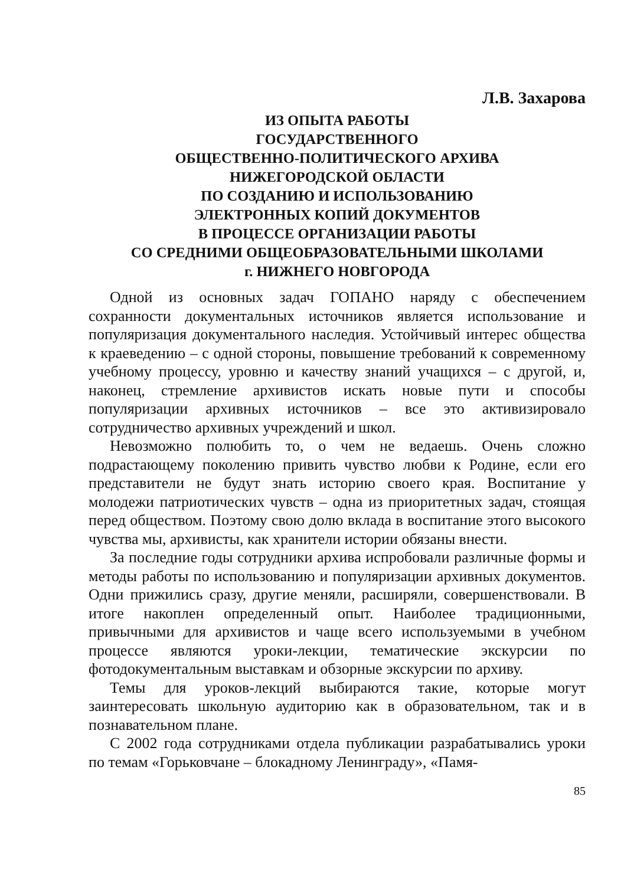Л.В. Захарова
ИЗ ОПЫТА РАБОТЫ
ГОСУДАРСТВЕННОГО
ОБЩЕСТВЕННО-ПОЛИТИЧЕСКОГО АРХИВА
НИЖЕГОРОДСКОЙ ОБЛАСТИ
ПО СОЗДАНИЮ И ИСПОЛЬЗОВАНИЮ
ЭЛЕКТРОННЫХ КОПИЙ ДОКУМЕНТОВ
В ПРОЦЕССЕ ОРГАНИЗАЦИИ РАБОТЫ
СО СРЕДНИМИ ОБЩЕОБРАЗОВАТЕЛЬНЫМИ ШКОЛАМИ
г. НИЖНЕГО НОВГОРОДА
Одной из основных задач ГОПАНО наряду с обеспечением сохранности документальных источников является использование и популяризация документального наследия. Устойчивый интерес общества к краеведению – с одной стороны, повышение требований к современному учебному процессу, уровню и качеству знаний учащихся – с другой, и, наконец, стремление архивистов искать новые пути и способы популяризации архивных источников – все это активизировало сотрудничество архивных учреждений и школ.
Невозможно полюбить то, о чем не ведаешь. Очень сложно подрастающему поколению привить чувство любви к Родине, если его представители не будут знать историю своего края. Воспитание у молодежи патриотических чувств – одна из приоритетных задач, стоящая перед обществом. Поэтому свою долю вклада в воспитание этого высокого чувства мы, архивисты, как хранители истории обязаны внести.
За последние годы сотрудники архива испробовали различные формы и методы работы по использованию и популяризации архивных документов. Одни прижились сразу, другие меняли, расширяли, совершенствовали. В итоге накоплен определенный опыт. Наиболее традиционными, привычными для архивистов и чаще всего используемыми в учебном процессе являются уроки-лекции, тематические экскурсии по фотодокументальным выставкам и обзорные экскурсии по архиву.
Темы для уроков-лекций выбираются такие, которые могут заинтересовать школьную аудиторию как в образовательном, так и в познавательном плане.
С 2002 года сотрудниками отдела публикации разрабатывались уроки по темам «Горьковчане – блокадному Ленинграду», «Памя-
85